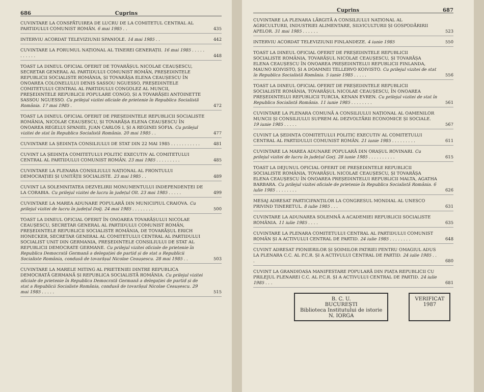686 Cuprins
CUVINTARE LA CONSFĂTUIREA DE LUCRU DE LA COMITETUL CENTRAL AL PARTIDULUI COMUNIST ROMÂN. 6 mai 1985 . . 435
INTERVIU ACORDAT TELEVIZIUNII SPANIOLE. 14 mai 1985 . . 442
CUVINTARE LA FORUMUL NAȚIONAL AL TINEREI GENERAȚII. 16 mai 1985 . . . . . . . . . . . 448
TOAST LA DINEUL OFICIAL OFERIT DE TOVARĂȘUL NICOLAE CEAUȘESCU, SECRETAR GENERAL AL PARTIDULUI COMUNIST ROMÂN, PREȘEDINTELE REPUBLICII SOCIALISTE ROMÂNIA, ȘI TOVARĂȘA ELENA CEAUȘESCU ÎN ONOAREA COLONELULUI DENIS SASSOU NGUESSO, PREȘEDINTELE COMITETULUI CENTRAL AL PARTIDULUI CONGOLEZ AL MUNCII, PREȘEDINTELE REPUBLICII POPULARE CONGO, ȘI A TOVARĂȘEI ANTOINETTE SASSOU NGUESSO. Cu prilejul vizitei oficiale de prietenie în Republica Socialistă România. 17 mai 1985 . 472
TOAST LA DINEUL OFICIAL OFERIT DE PREȘEDINTELE REPUBLICII SOCIALISTE ROMÂNIA, NICOLAE CEAUȘESCU, ȘI TOVARĂȘA ELENA CEAUȘESCU ÎN ONOAREA REGELUI SPANIEI, JUAN CARLOS I, ȘI A REGINEI SOFIA. Cu prilejul vizitei de stat în Republica Socialistă România. 20 mai 1985 . . 477
CUVINTARE LA ȘEDINȚA CONSILIULUI DE STAT DIN 22 MAI 1985 . . . . . . . . . . . 481
CUVINT LA ȘEDINȚA COMITETULUI POLITIC EXECUTIV AL COMITETULUI CENTRAL AL PARTIDULUI COMUNIST ROMÂN. 23 mai 1985 . . . . . . . . . 485
CUVINTARE LA PLENARA CONSILIULUI NAȚIONAL AL FRONTULUI DEMOCRAȚIEI ȘI UNITĂȚII SOCIALISTE. 23 mai 1985 . . 489
CUVINT LA SOLEMNITATEA DEZVELIRII MONUMENTULUI INDEPENDENȚEI DE LA CORABIA. Cu prilejul vizitei de lucru în județul Olt. 23 mai 1985 . . . . . 499
CUVINTARE LA MAREA ADUNARE POPULARĂ DIN MUNICIPIUL CRAIOVA. Cu prilejul vizitei de lucru în județul Dolj. 24 mai 1985 . . . . . . . . 500
TOAST LA DINEUL OFICIAL OFERIT ÎN ONOAREA TOVARĂȘULUI NICOLAE CEAUȘESCU, SECRETAR GENERAL AL PARTIDULUI COMUNIST ROMÂN, PREȘEDINTELE REPUBLICII SOCIALISTE ROMÂNIA, DE TOVARĂȘUL ERICH HONECKER, SECRETAR GENERAL AL COMITETULUI CENTRAL AL PARTIDULUI SOCIALIST UNIT DIN GERMANIA, PREȘEDINTELE CONSILIULUI DE STAT AL REPUBLICII DEMOCRATE GERMANE. Cu prilejul vizitei oficiale de prietenie în Republica Democrată Germană a delegației de partid și de stat a Republicii Socialiste România, condusă de tovarășul Nicolae Ceaușescu. 28 mai 1985 . . 503
CUVINTARE LA MARELE MITING AL PRIETENIEI DINTRE REPUBLICA DEMOCRATĂ GERMANĂ ȘI REPUBLICA SOCIALISTĂ ROMÂNIA. Cu prilejul vizitei oficiale de prietenie în Republica Democrată Germană a delegației de partid și de stat a Republicii Socialiste România, condusă de tovarășul Nicolae Ceaușescu. 29 mai 1985 . . . . . 515
Cuprins 687
CUVINTARE LA PLENARA LĂRGITĂ A CONSILIULUI NAȚIONAL AL AGRICULTURII, INDUSTRIEI ALIMENTARE, SILVICULTURII ȘI GOSPODĂRIRII APELOR. 31 mai 1985 . . . . . . 523
INTERVIU ACORDAT TELEVIZIUNII FINLANDEZE. 4 iunie 1985 550
TOAST LA DINEUL OFICIAL OFERIT DE PREȘEDINTELE REPUBLICII SOCIALISTE ROMÂNIA, TOVARĂȘUL NICOLAE CEAUȘESCU, ȘI TOVARĂȘA ELENA CEAUȘESCU ÎN ONOAREA PREȘEDINTELUI REPUBLICII FINLANDA, MAUNO KOIVISTO, ȘI A DOAMNEI TELLERVO KOIVISTO. Cu prilejul vizitei de stat în Republica Socialistă România. 5 iunie 1985 . . . . . 556
TOAST LA DINEUL OFICIAL OFERIT DE PREȘEDINTELE REPUBLICII SOCIALISTE ROMÂNIA, TOVARĂȘUL NICOLAE CEAUȘESCU, ÎN ONOAREA PREȘEDINTELUI REPUBLICII TURCIA, KENAN EVREN. Cu prilejul vizitei de stat în Republica Socialistă România. 11 iunie 1985 . . . . . . . . 561
CUVINTARE LA PLENARA COMUNĂ A CONSILIULUI NAȚIONAL AL OAMENILOR MUNCII ȘI CONSILIULUI SUPREM AL DEZVOLTĂRII ECONOMICE ȘI SOCIALE. 19 iunie 1985 . . . . . 567
CUVINT LA ȘEDINȚA COMITETULUI POLITIC EXECUTIV AL COMITETULUI CENTRAL AL PARTIDULUI COMUNIST ROMÂN. 21 iunie 1985 . . . . . . . . . 611
CUVINTARE LA MAREA ADUNARE POPULARĂ DIN ORAȘUL ROVINARI. Cu prilejul vizitei de lucru în județul Gorj. 28 iunie 1985 . . . . . . . . . . 615
TOAST LA DEJUNUL OFICIAL OFERIT DE PREȘEDINTELE REPUBLICII SOCIALISTE ROMÂNIA, TOVARĂȘUL NICOLAE CEAUȘESCU, ȘI TOVARĂȘA ELENA CEAUȘESCU ÎN ONOAREA PREȘEDINTELUI REPUBLICII MALTA, AGATHA BARBARA. Cu prilejul vizitei oficiale de prietenie în Republica Socialistă România. 6 iulie 1985 . . . . . . . . 626
MESAJ ADRESAT PARTICIPANȚILOR LA CONGRESUL MONDIAL AL UNESCO PRIVIND TINERETUL. 8 iulie 1985 . . . 631
CUVINTARE LA ADUNAREA SOLEMNĂ A ACADEMIEI REPUBLICII SOCIALISTE ROMÂNIA. 11 iulie 1985 . . . . 635
CUVINTARE LA PLENARA COMITETULUI CENTRAL AL PARTIDULUI COMUNIST ROMÂN ȘI A ACTIVULUI CENTRAL DE PARTID. 24 iulie 1985 . . . . . . . . 648
CUVINT ADRESAT PIONIERILOR ȘI ȘOIMILOR PATRIEI PENTRU OMAGIUL ADUS LA PLENARA C.C. AL P.C.R. ȘI A ACTIVULUI CENTRAL DE PARTID. 24 iulie 1985 . . . 680
CUVINT LA GRANDIOASA MANIFESTARE POPULARĂ DIN PIAȚA REPUBLICII CU PRILEJUL PLENAREI C.C. AL P.C.R. ȘI A ACTIVULUI CENTRAL DE PARTID. 24 iulie 1985 . . . 681
B. C. U.
BUCUREȘTI
Biblioteca Institutului de istorie
N. IORGA
VERIFICAT
1987